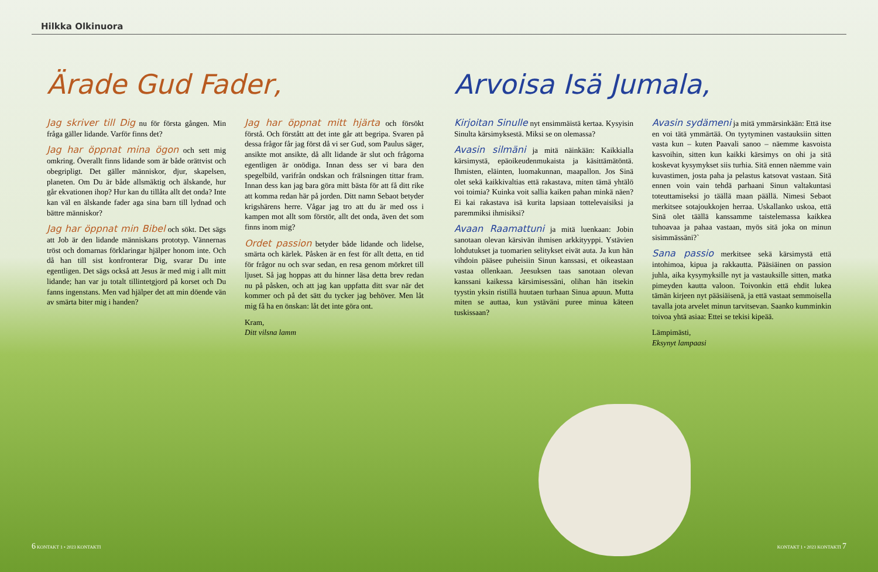Hilkka Olkinuora
Ärade Gud Fader,
Jag skriver till Dig nu för första gången. Min fråga gäller lidande. Varför finns det?
Jag har öppnat mina ögon och sett mig omkring. Överallt finns lidande som är både orättvist och obegripligt. Det gäller människor, djur, skapelsen, planeten. Om Du är både allsmäktig och älskande, hur går ekvationen ihop? Hur kan du tillåta allt det onda? Inte kan väl en älskande fader aga sina barn till lydnad och bättre människor?
Jag har öppnat min Bibel och sökt. Det sägs att Job är den lidande människans prototyp. Vännernas tröst och domarnas förklaringar hjälper honom inte. Och då han till sist konfronterar Dig, svarar Du inte egentligen. Det sägs också att Jesus är med mig i allt mitt lidande; han var ju totalt tillintetgjord på korset och Du fanns ingenstans. Men vad hjälper det att min döende vän av smärta biter mig i handen?
Jag har öppnat mitt hjärta och försökt förstå. Och förstått att det inte går att begripa. Svaren på dessa frågor får jag först då vi ser Gud, som Paulus säger, ansikte mot ansikte, då allt lidande är slut och frågorna egentligen är onödiga. Innan dess ser vi bara den spegelbild, varifrån ondskan och frälsningen tittar fram. Innan dess kan jag bara göra mitt bästa för att få ditt rike att komma redan här på jorden. Ditt namn Sebaot betyder krigshärens herre. Vågar jag tro att du är med oss i kampen mot allt som förstör, allt det onda, även det som finns inom mig?
Ordet passion betyder både lidande och lidelse, smärta och kärlek. Påsken är en fest för allt detta, en tid för frågor nu och svar sedan, en resa genom mörkret till ljuset. Så jag hoppas att du hinner läsa detta brev redan nu på påsken, och att jag kan uppfatta ditt svar när det kommer och på det sätt du tycker jag behöver. Men låt mig få ha en önskan: låt det inte göra ont.
Kram,
Ditt vilsna lamm
Arvoisa Isä Jumala,
Kirjoitan Sinulle nyt ensimmäistä kertaa. Kysyisin Sinulta kärsimyksestä. Miksi se on olemassa?
Avasin silmäni ja mitä näinkään: Kaikkialla kärsimystä, epäoikeudenmukaista ja käsittämätöntä. Ihmisten, eläinten, luomakunnan, maapallon. Jos Sinä olet sekä kaikkivaltias että rakastava, miten tämä yhtälö voi toimia? Kuinka voit sallia kaiken pahan minkä näen? Ei kai rakastava isä kurita lapsiaan tottelevaisiksi ja paremmiksi ihmisiksi?
Avaan Raamattuni ja mitä luenkaan: Jobin sanotaan olevan kärsivän ihmisen arkkityyppi. Ystävien lohdutukset ja tuomarien selitykset eivät auta. Ja kun hän vihdoin pääsee puheisiin Sinun kanssasi, et oikeastaan vastaa ollenkaan. Jeesuksen taas sanotaan olevan kanssani kaikessa kärsimisessäni, olihan hän itsekin tyystin yksin ristillä huutaen turhaan Sinua apuun. Mutta miten se auttaa, kun ystäväni puree minua käteen tuskissaan?
Avasin sydämeni ja mitä ymmärsinkään: Että itse en voi tätä ymmärtää. On tyytyminen vastauksiin sitten vasta kun – kuten Paavali sanoo – näemme kasvoista kasvoihin, sitten kun kaikki kärsimys on ohi ja sitä koskevat kysymykset siis turhia. Sitä ennen näemme vain kuvastimen, josta paha ja pelastus katsovat vastaan. Sitä ennen voin vain tehdä parhaani Sinun valtakuntasi toteuttamiseksi jo täällä maan päällä. Nimesi Sebaot merkitsee sotajoukkojen herraa. Uskallanko uskoa, että Sinä olet täällä kanssamme taistelemassa kaikkea tuhoavaa ja pahaa vastaan, myös sitä joka on minun sisimmässäni?`
Sana passio merkitsee sekä kärsimystä että intohimoa, kipua ja rakkautta. Pääsiäinen on passion juhla, aika kysymyksille nyt ja vastauksille sitten, matka pimeyden kautta valoon. Toivonkin että ehdit lukea tämän kirjeen nyt pääsiäisenä, ja että vastaat semmoisella tavalla jota arvelet minun tarvitsevan. Saanko kumminkin toivoa yhtä asiaa: Ettei se tekisi kipeää.
Lämpimästi,
Eksynyt lampaasi
6 KONTAKT 1 • 2023 KONTAKTI KONTAKT 1 • 2023 KONTAKTI 7